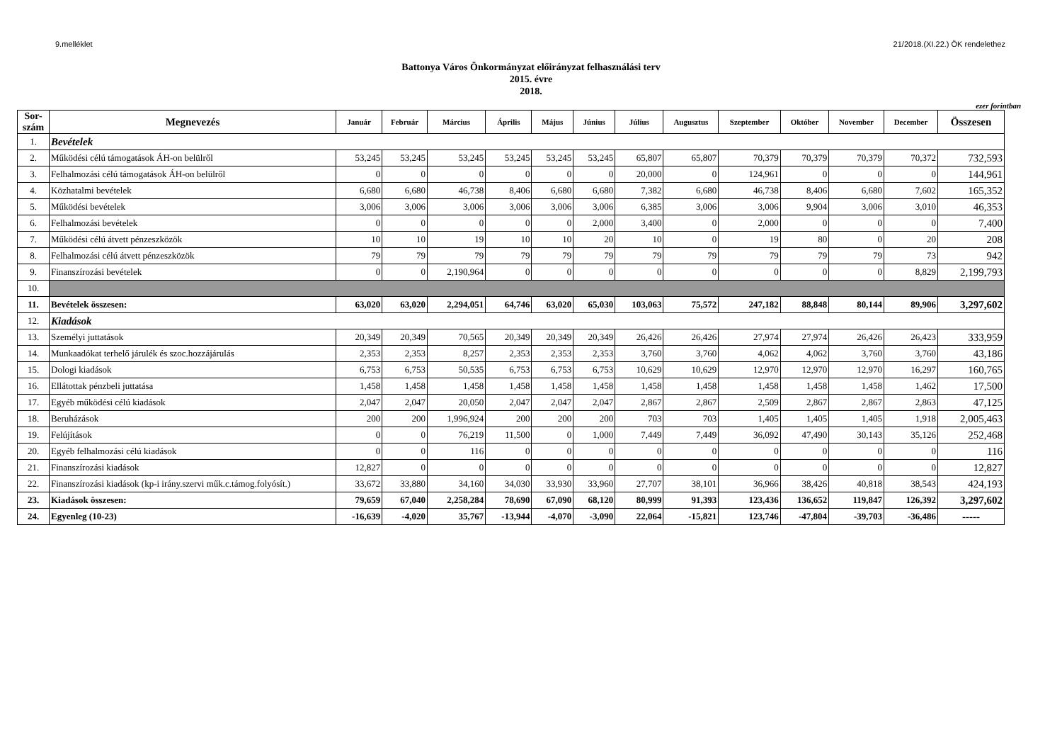9.melléklet 21/2018.(XI.22.) ÖK rendelethez
Battonya Város Önkormányzat előirányzat felhasználási terv
2015. évre
2018.
ezer forintban
| Sor- szám | Megnevezés | Január | Február | Március | Április | Május | Június | Július | Augusztus | Szeptember | Október | November | December | Összesen |
| --- | --- | --- | --- | --- | --- | --- | --- | --- | --- | --- | --- | --- | --- | --- |
| 1. | Bevételek | | | | | | | | | | | | | |
| 2. | Működési célú támogatások ÁH-on belülről | 53,245 | 53,245 | 53,245 | 53,245 | 53,245 | 53,245 | 65,807 | 65,807 | 70,379 | 70,379 | 70,379 | 70,372 | 732,593 |
| 3. | Felhalmozási célú támogatások ÁH-on belülről | 0 | 0 | 0 | 0 | 0 | 0 | 20,000 | 0 | 124,961 | 0 | 0 | 0 | 144,961 |
| 4. | Közhatalmi bevételek | 6,680 | 6,680 | 46,738 | 8,406 | 6,680 | 6,680 | 7,382 | 6,680 | 46,738 | 8,406 | 6,680 | 7,602 | 165,352 |
| 5. | Működési bevételek | 3,006 | 3,006 | 3,006 | 3,006 | 3,006 | 3,006 | 6,385 | 3,006 | 3,006 | 9,904 | 3,006 | 3,010 | 46,353 |
| 6. | Felhalmozási bevételek | 0 | 0 | 0 | 0 | 0 | 2,000 | 3,400 | 0 | 2,000 | 0 | 0 | 0 | 7,400 |
| 7. | Működési célú átvett pénzeszközök | 10 | 10 | 19 | 10 | 10 | 20 | 10 | 0 | 19 | 80 | 0 | 20 | 208 |
| 8. | Felhalmozási célú átvett pénzeszközök | 79 | 79 | 79 | 79 | 79 | 79 | 79 | 79 | 79 | 79 | 79 | 73 | 942 |
| 9. | Finanszírozási bevételek | 0 | 0 | 2,190,964 | 0 | 0 | 0 | 0 | 0 | 0 | 0 | 0 | 8,829 | 2,199,793 |
| 10. | | | | | | | | | | | | | | |
| 11. | Bevételek összesen: | 63,020 | 63,020 | 2,294,051 | 64,746 | 63,020 | 65,030 | 103,063 | 75,572 | 247,182 | 88,848 | 80,144 | 89,906 | 3,297,602 |
| 12. | Kiadások | | | | | | | | | | | | | |
| 13. | Személyi juttatások | 20,349 | 20,349 | 70,565 | 20,349 | 20,349 | 20,349 | 26,426 | 26,426 | 27,974 | 27,974 | 26,426 | 26,423 | 333,959 |
| 14. | Munkaadókat terhelő járulék és szoc.hozzájárulás | 2,353 | 2,353 | 8,257 | 2,353 | 2,353 | 2,353 | 3,760 | 3,760 | 4,062 | 4,062 | 3,760 | 3,760 | 43,186 |
| 15. | Dologi kiadások | 6,753 | 6,753 | 50,535 | 6,753 | 6,753 | 6,753 | 10,629 | 10,629 | 12,970 | 12,970 | 12,970 | 16,297 | 160,765 |
| 16. | Ellátottak pénzbeli juttatása | 1,458 | 1,458 | 1,458 | 1,458 | 1,458 | 1,458 | 1,458 | 1,458 | 1,458 | 1,458 | 1,458 | 1,462 | 17,500 |
| 17. | Egyéb működési célú kiadások | 2,047 | 2,047 | 20,050 | 2,047 | 2,047 | 2,047 | 2,867 | 2,867 | 2,509 | 2,867 | 2,867 | 2,863 | 47,125 |
| 18. | Beruházások | 200 | 200 | 1,996,924 | 200 | 200 | 200 | 703 | 703 | 1,405 | 1,405 | 1,405 | 1,918 | 2,005,463 |
| 19. | Felújítások | 0 | 0 | 76,219 | 11,500 | 0 | 1,000 | 7,449 | 7,449 | 36,092 | 47,490 | 30,143 | 35,126 | 252,468 |
| 20. | Egyéb felhalmozási célú kiadások | 0 | 0 | 116 | 0 | 0 | 0 | 0 | 0 | 0 | 0 | 0 | 0 | 116 |
| 21. | Finanszírozási kiadások | 12,827 | 0 | 0 | 0 | 0 | 0 | 0 | 0 | 0 | 0 | 0 | 0 | 12,827 |
| 22. | Finanszírozási kiadások (kp-i irány.szervi műk.c.támog.folyósít.) | 33,672 | 33,880 | 34,160 | 34,030 | 33,930 | 33,960 | 27,707 | 38,101 | 36,966 | 38,426 | 40,818 | 38,543 | 424,193 |
| 23. | Kiadások összesen: | 79,659 | 67,040 | 2,258,284 | 78,690 | 67,090 | 68,120 | 80,999 | 91,393 | 123,436 | 136,652 | 119,847 | 126,392 | 3,297,602 |
| 24. | Egyenleg (10-23) | -16,639 | -4,020 | 35,767 | -13,944 | -4,070 | -3,090 | 22,064 | -15,821 | 123,746 | -47,804 | -39,703 | -36,486 | ----- |